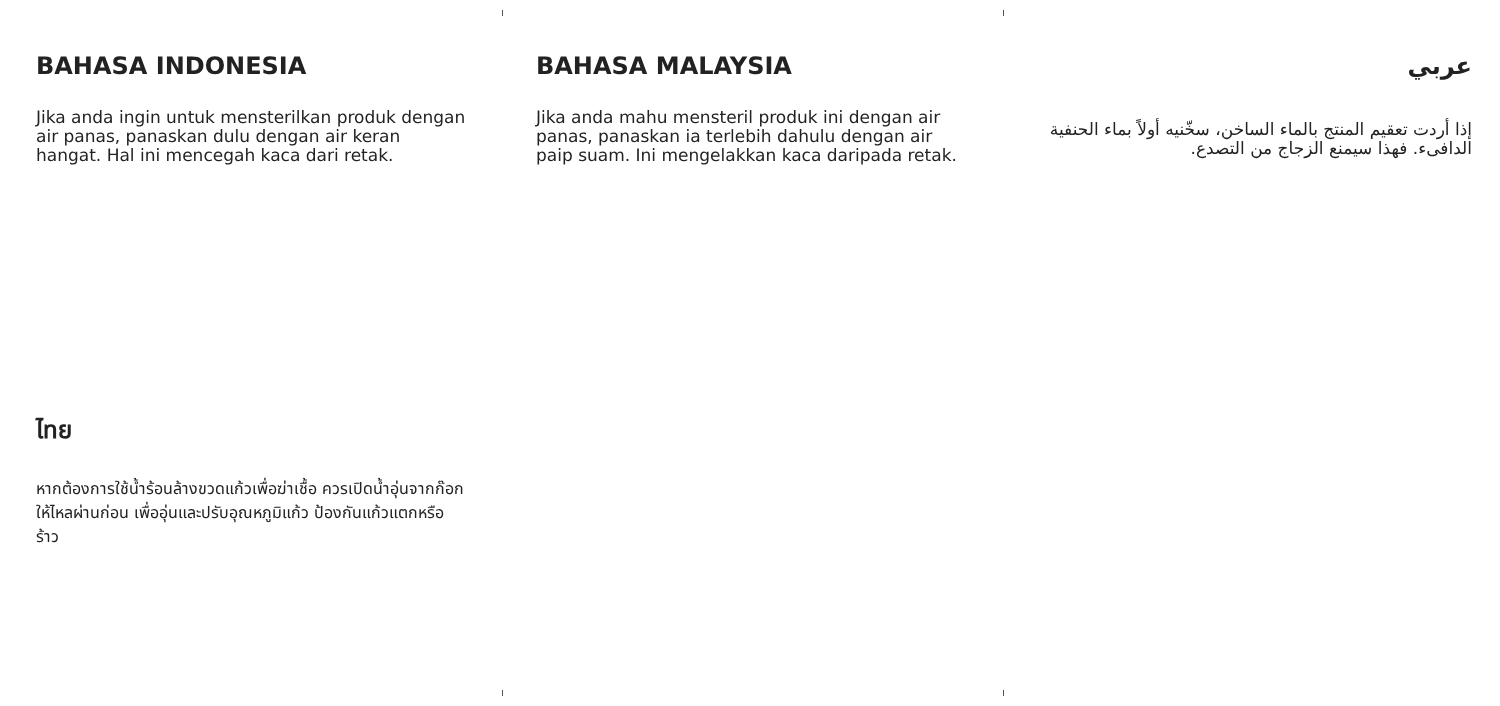BAHASA INDONESIA
Jika anda ingin untuk mensterilkan produk dengan air panas, panaskan dulu dengan air keran hangat. Hal ini mencegah kaca dari retak.
BAHASA MALAYSIA
Jika anda mahu mensteril produk ini dengan air panas, panaskan ia terlebih dahulu dengan air paip suam. Ini mengelakkan kaca daripada retak.
عربي
إذا أردت تعقيم المنتج بالماء الساخن، سخّنيه أولاً بماء الحنفية الدافىء. فهذا سيمنع الزجاج من التصدع.
ไทย
หากต้องการใช้น้ำร้อนล้างขวดแก้วเพื่อฆ่าเชื้อ ควรเปิดน้ำอุ่นจากก๊อกให้ไหลผ่านก่อน เพื่ออุ่นและปรับอุณหภูมิแก้ว ป้องกันแก้วแตกหรือร้าว